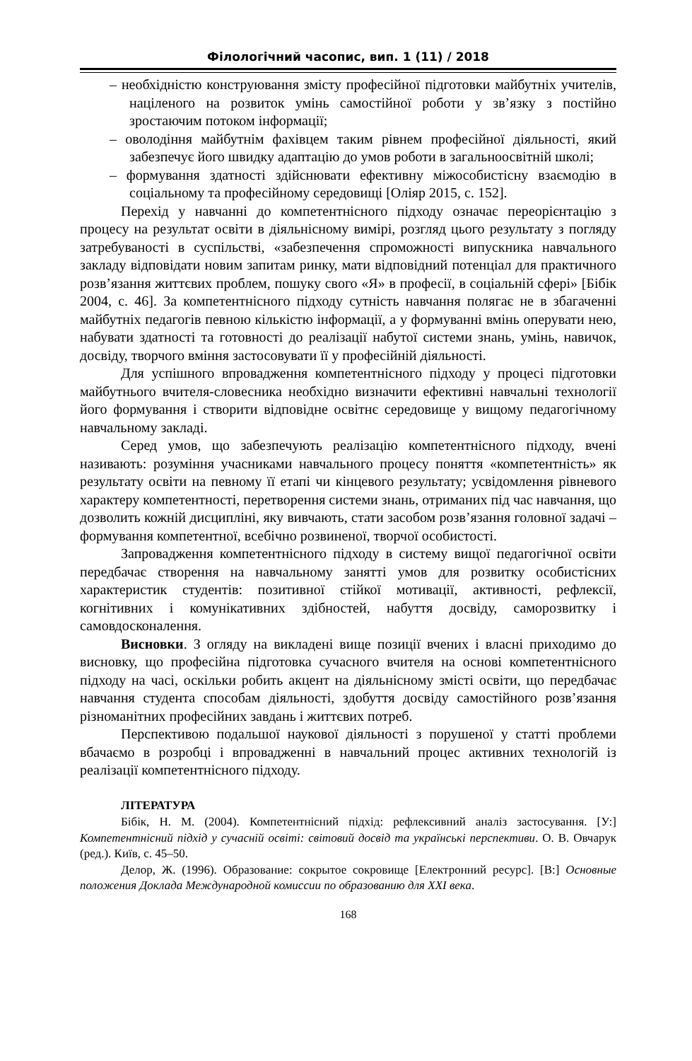Філологічний часопис, вип. 1 (11) / 2018
– необхідністю конструювання змісту професійної підготовки майбутніх учителів, націленого на розвиток умінь самостійної роботи у зв’язку з постійно зростаючим потоком інформації;
– оволодіння майбутнім фахівцем таким рівнем професійної діяльності, який забезпечує його швидку адаптацію до умов роботи в загальноосвітній школі;
– формування здатності здійснювати ефективну міжособистісну взаємодію в соціальному та професійному середовищі [Оліяр 2015, с. 152].
Перехід у навчанні до компетентнісного підходу означає переорієнтацію з процесу на результат освіти в діяльнісному вимірі, розгляд цього результату з погляду затребуваності в суспільстві, «забезпечення спроможності випускника навчального закладу відповідати новим запитам ринку, мати відповідний потенціал для практичного розв’язання життєвих проблем, пошуку свого «Я» в професії, в соціальній сфері» [Бібік 2004, с. 46]. За компетентнісного підходу сутність навчання полягає не в збагаченні майбутніх педагогів певною кількістю інформації, а у формуванні вмінь оперувати нею, набувати здатності та готовності до реалізації набутої системи знань, умінь, навичок, досвіду, творчого вміння застосовувати її у професійній діяльності.
Для успішного впровадження компетентнісного підходу у процесі підготовки майбутнього вчителя-словесника необхідно визначити ефективні навчальні технології його формування і створити відповідне освітнє середовище у вищому педагогічному навчальному закладі.
Серед умов, що забезпечують реалізацію компетентнісного підходу, вчені називають: розуміння учасниками навчального процесу поняття «компетентність» як результату освіти на певному її етапі чи кінцевого результату; усвідомлення рівневого характеру компетентності, перетворення системи знань, отриманих під час навчання, що дозволить кожній дисципліні, яку вивчають, стати засобом розв’язання головної задачі – формування компетентної, всебічно розвиненої, творчої особистості.
Запровадження компетентнісного підходу в систему вищої педагогічної освіти передбачає створення на навчальному занятті умов для розвитку особистісних характеристик студентів: позитивної стійкої мотивації, активності, рефлексії, когнітивних і комунікативних здібностей, набуття досвіду, саморозвитку і самовдосконалення.
Висновки. З огляду на викладені вище позиції вчених і власні приходимо до висновку, що професійна підготовка сучасного вчителя на основі компетентнісного підходу на часі, оскільки робить акцент на діяльнісному змісті освіти, що передбачає навчання студента способам діяльності, здобуття досвіду самостійного розв’язання різноманітних професійних завдань і життєвих потреб.
Перспективою подальшої наукової діяльності з порушеної у статті проблеми вбачаємо в розробці і впровадженні в навчальний процес активних технологій із реалізації компетентнісного підходу.
ЛІТЕРАТУРА
Бібік, Н. М. (2004). Компетентнісний підхід: рефлексивний аналіз застосування. [У:] Компетентнісний підхід у сучасній освіті: світовий досвід та українські перспективи. О. В. Овчарук (ред.). Київ, с. 45–50.
Делор, Ж. (1996). Образование: сокрытое сокровище [Електронний ресурс]. [В:] Основные положения Доклада Международной комиссии по образованию для XXI века.
168